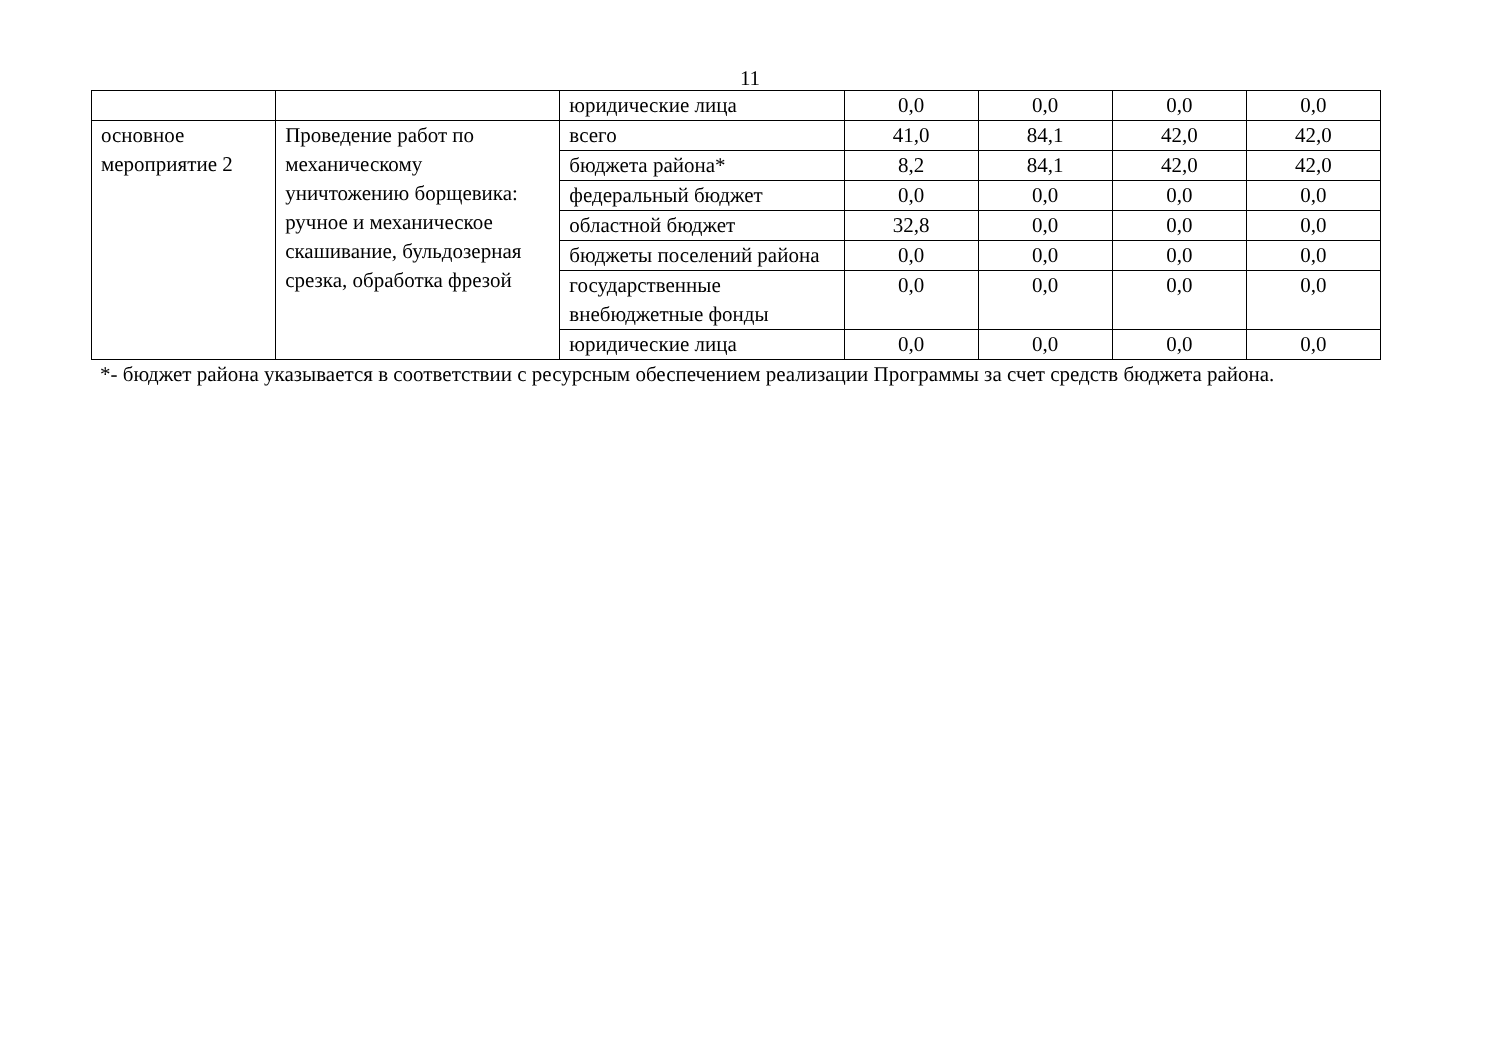11
| | | юридические лица | 0,0 | 0,0 | 0,0 | 0,0 |
| основное мероприятие 2 | Проведение работ по механическому уничтожению борщевика: ручное и механическое скашивание, бульдозерная срезка, обработка фрезой | всего | 41,0 | 84,1 | 42,0 | 42,0 |
| | | бюджета района* | 8,2 | 84,1 | 42,0 | 42,0 |
| | | федеральный бюджет | 0,0 | 0,0 | 0,0 | 0,0 |
| | | областной бюджет | 32,8 | 0,0 | 0,0 | 0,0 |
| | | бюджеты поселений района | 0,0 | 0,0 | 0,0 | 0,0 |
| | | государственные внебюджетные фонды | 0,0 | 0,0 | 0,0 | 0,0 |
| | | юридические лица | 0,0 | 0,0 | 0,0 | 0,0 |
*- бюджет района указывается в соответствии с ресурсным обеспечением реализации Программы за счет средств бюджета района.